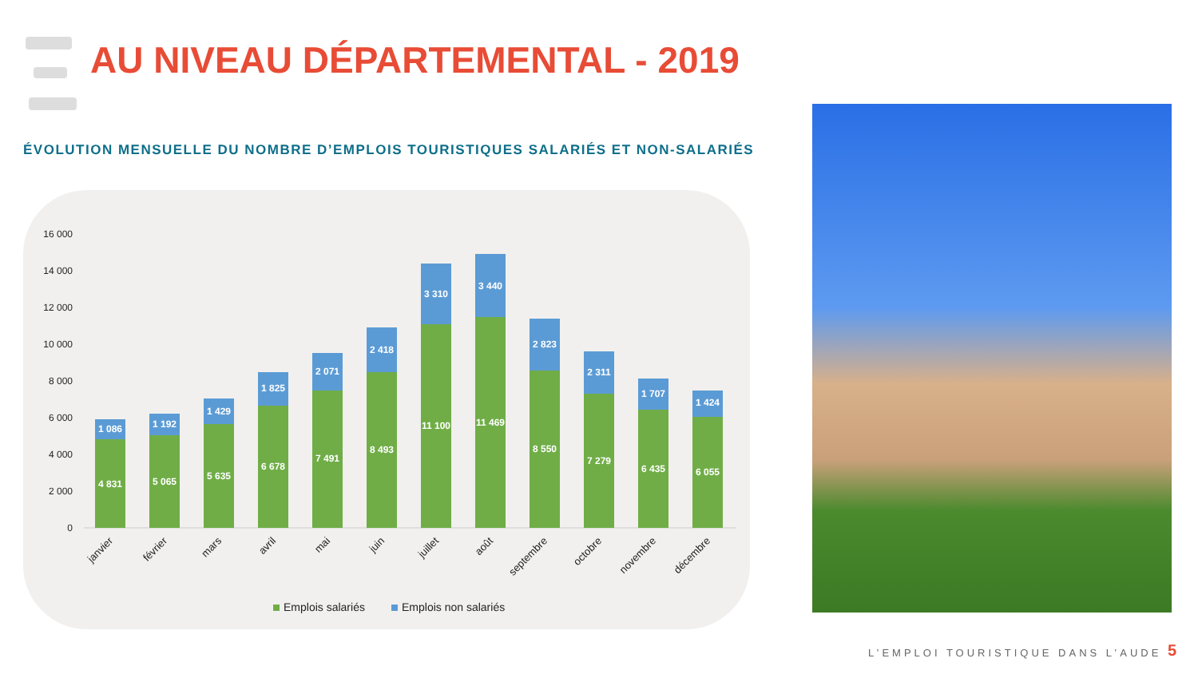AU NIVEAU DÉPARTEMENTAL - 2019
ÉVOLUTION MENSUELLE DU NOMBRE D’EMPLOIS TOURISTIQUES SALARIÉS ET NON-SALARIÉS
16 000
14 000
12 000
10 000
8 000
6 000
4 000
2 000
0
4 831
1 086
5 065
1 192
5 635
1 429
6 678
1 825
7 491
2 071
8 493
2 418
11 100
3 310
11 469
3 440
8 550
2 823
7 279
2 311
6 435
1 707
6 055
1 424
janvier
février
mars
avril
mai
juin
juillet
août
septembre
octobre
novembre
décembre
Emplois salariés
Emplois non salariés
L’EMPLOI TOURISTIQUE DANS L’AUDE
5